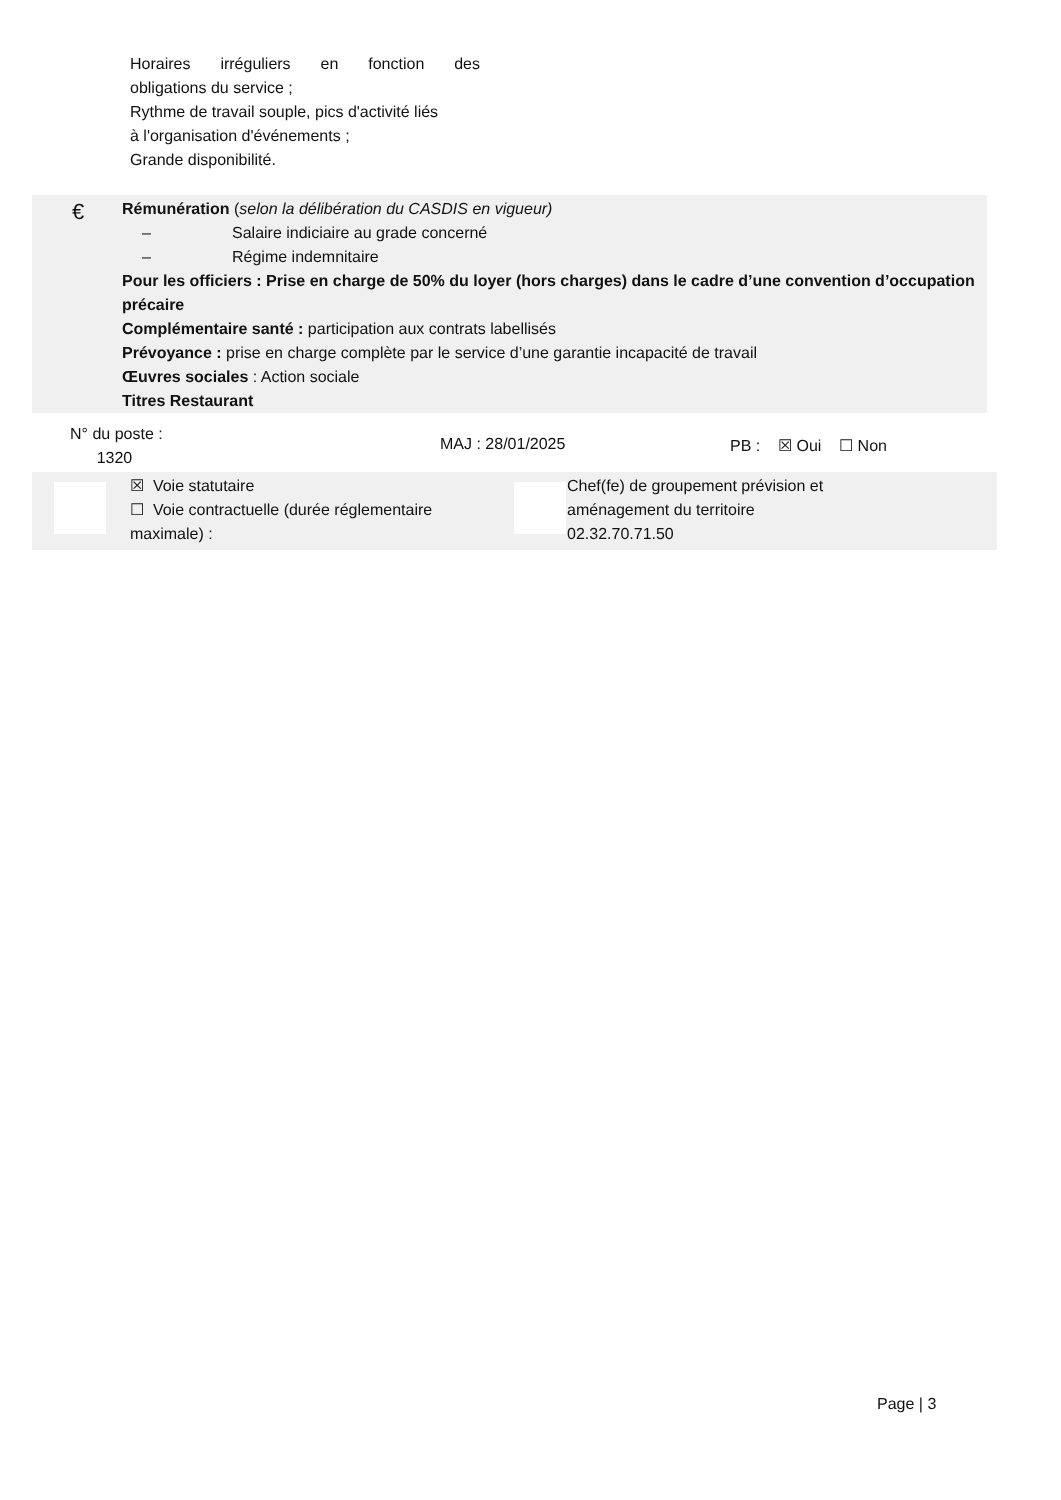Horaires irréguliers en fonction des
obligations du service ;
Rythme de travail souple, pics d'activité liés
à l'organisation d'événements ;
Grande disponibilité.
€
Rémunération (selon la délibération du CASDIS en vigueur)
– Salaire indiciaire au grade concerné
– Régime indemnitaire
Pour les officiers : Prise en charge de 50% du loyer (hors charges) dans le cadre d’une convention d’occupation précaire
Complémentaire santé : participation aux contrats labellisés
Prévoyance : prise en charge complète par le service d’une garantie incapacité de travail
Œuvres sociales : Action sociale
Titres Restaurant
N° du poste :
1320
MAJ : 28/01/2025 PB : ☒ Oui ☐ Non
☒ Voie statutaire
☐ Voie contractuelle (durée réglementaire maximale) :
Chef(fe) de groupement prévision et aménagement du territoire
02.32.70.71.50
Page | 3